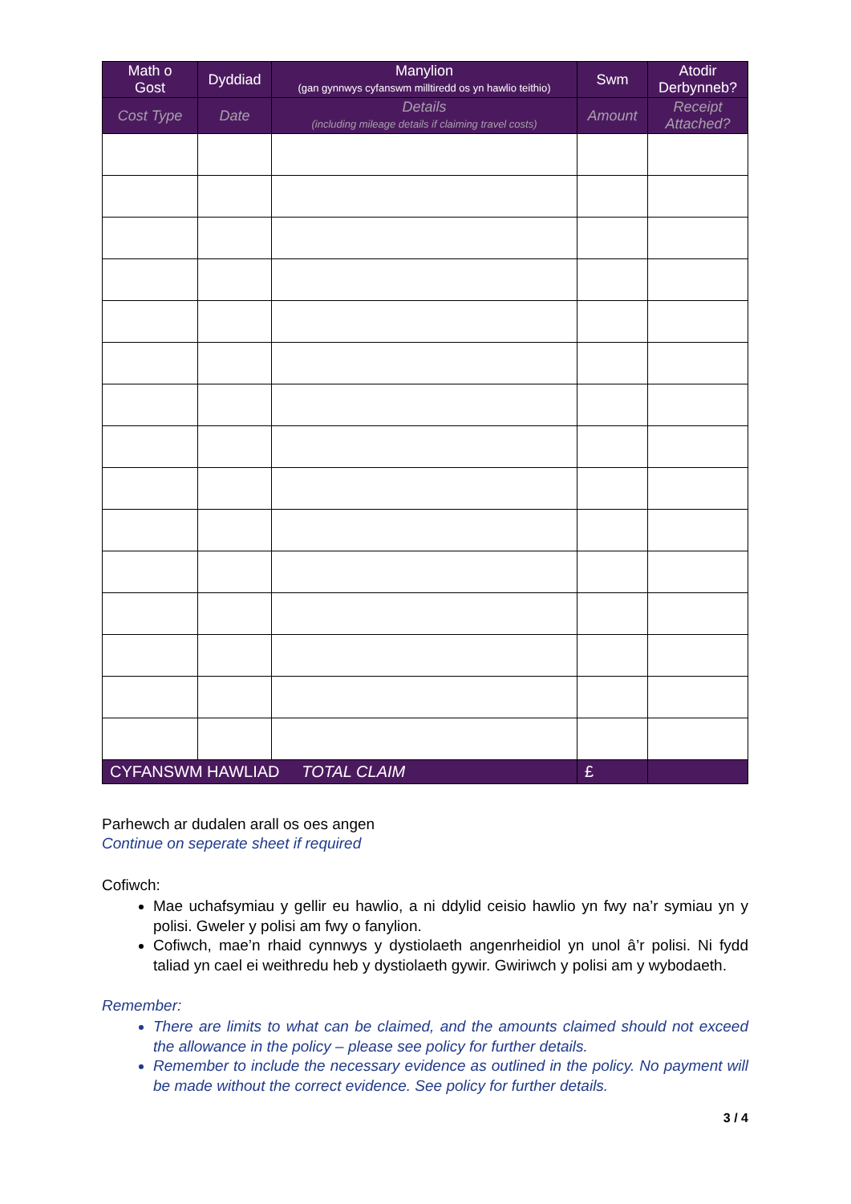| Math o Gost | Dyddiad | Manylion (gan gynnwys cyfanswm milltiredd os yn hawlio teithio) | Swm | Atodir Derbynneb? |
| --- | --- | --- | --- | --- |
| Cost Type | Date | Details (including mileage details if claiming travel costs) | Amount | Receipt Attached? |
| CYFANSWM HAWLIAD TOTAL CLAIM | | | £ | |
Parhewch ar dudalen arall os oes angen
Continue on seperate sheet if required
Cofiwch:
Mae uchafsymiau y gellir eu hawlio, a ni ddylid ceisio hawlio yn fwy na’r symiau yn y polisi. Gweler y polisi am fwy o fanylion.
Cofiwch, mae’n rhaid cynnwys y dystiolaeth angenrheidiol yn unol â’r polisi. Ni fydd taliad yn cael ei weithredu heb y dystiolaeth gywir. Gwiriwch y polisi am y wybodaeth.
Remember:
There are limits to what can be claimed, and the amounts claimed should not exceed the allowance in the policy – please see policy for further details.
Remember to include the necessary evidence as outlined in the policy. No payment will be made without the correct evidence. See policy for further details.
3 / 4